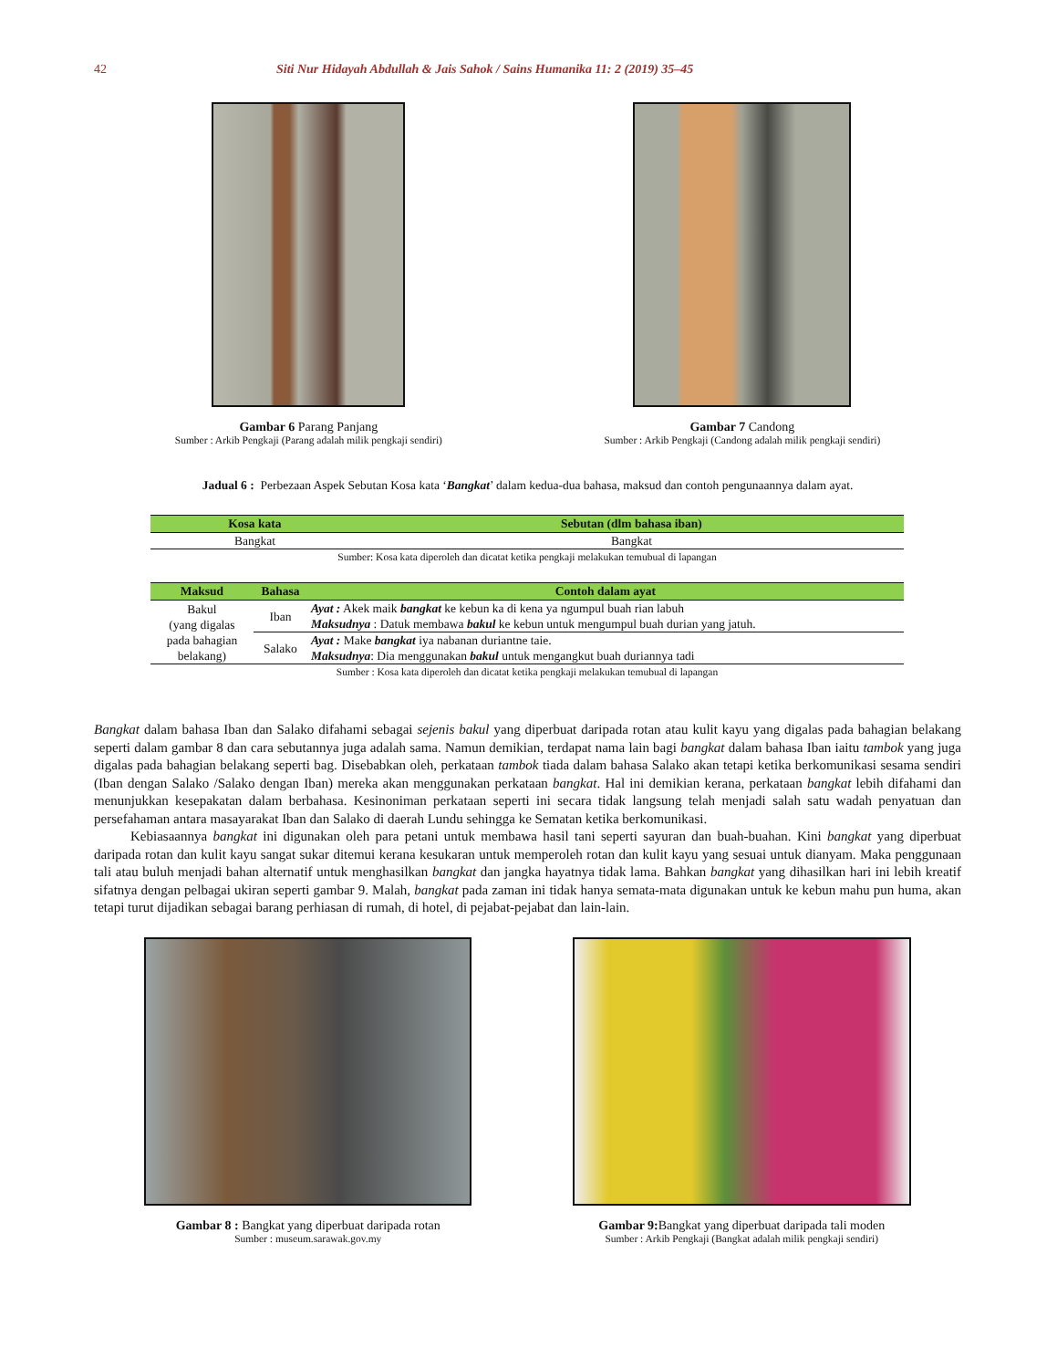42 Siti Nur Hidayah Abdullah & Jais Sahok / Sains Humanika 11: 2 (2019) 35–45
Gambar 6 Parang Panjang
Sumber : Arkib Pengkaji (Parang adalah milik pengkaji sendiri)
Gambar 7 Candong
Sumber : Arkib Pengkaji (Candong adalah milik pengkaji sendiri)
Jadual 6 : Perbezaan Aspek Sebutan Kosa kata ‘Bangkat’ dalam kedua-dua bahasa, maksud dan contoh pengunaannya dalam ayat.
| Kosa kata | Sebutan (dlm bahasa iban) |
| --- | --- |
| Bangkat | Bangkat |
Sumber: Kosa kata diperoleh dan dicatat ketika pengkaji melakukan temubual di lapangan
| Maksud | Bahasa | Contoh dalam ayat |
| --- | --- | --- |
| Bakul (yang digalas pada bahagian belakang) | Iban | Ayat : Akek maik bangkat ke kebun ka di kena ya ngumpul buah rian labuh Maksudnya : Datuk membawa bakul ke kebun untuk mengumpul buah durian yang jatuh. |
| | Salako | Ayat : Make bangkat iya nabanan duriantne taie. Maksudnya : Dia menggunakan bakul untuk mengangkut buah duriannya tadi |
Sumber : Kosa kata diperoleh dan dicatat ketika pengkaji melakukan temubual di lapangan
Bangkat dalam bahasa Iban dan Salako difahami sebagai sejenis bakul yang diperbuat daripada rotan atau kulit kayu yang digalas pada bahagian belakang seperti dalam gambar 8 dan cara sebutannya juga adalah sama. Namun demikian, terdapat nama lain bagi bangkat dalam bahasa Iban iaitu tambok yang juga digalas pada bahagian belakang seperti bag. Disebabkan oleh, perkataan tambok tiada dalam bahasa Salako akan tetapi ketika berkomunikasi sesama sendiri (Iban dengan Salako /Salako dengan Iban) mereka akan menggunakan perkataan bangkat. Hal ini demikian kerana, perkataan bangkat lebih difahami dan menunjukkan kesepakatan dalam berbahasa. Kesinoniman perkataan seperti ini secara tidak langsung telah menjadi salah satu wadah penyatuan dan persefahaman antara masayarakat Iban dan Salako di daerah Lundu sehingga ke Sematan ketika berkomunikasi.
Kebiasaannya bangkat ini digunakan oleh para petani untuk membawa hasil tani seperti sayuran dan buah-buahan. Kini bangkat yang diperbuat daripada rotan dan kulit kayu sangat sukar ditemui kerana kesukaran untuk memperoleh rotan dan kulit kayu yang sesuai untuk dianyam. Maka penggunaan tali atau buluh menjadi bahan alternatif untuk menghasilkan bangkat dan jangka hayatnya tidak lama. Bahkan bangkat yang dihasilkan hari ini lebih kreatif sifatnya dengan pelbagai ukiran seperti gambar 9. Malah, bangkat pada zaman ini tidak hanya semata-mata digunakan untuk ke kebun mahu pun huma, akan tetapi turut dijadikan sebagai barang perhiasan di rumah, di hotel, di pejabat-pejabat dan lain-lain.
Gambar 8 : Bangkat yang diperbuat daripada rotan
Sumber : museum.sarawak.gov.my
Gambar 9: Bangkat yang diperbuat daripada tali moden
Sumber : Arkib Pengkaji (Bangkat adalah milik pengkaji sendiri)